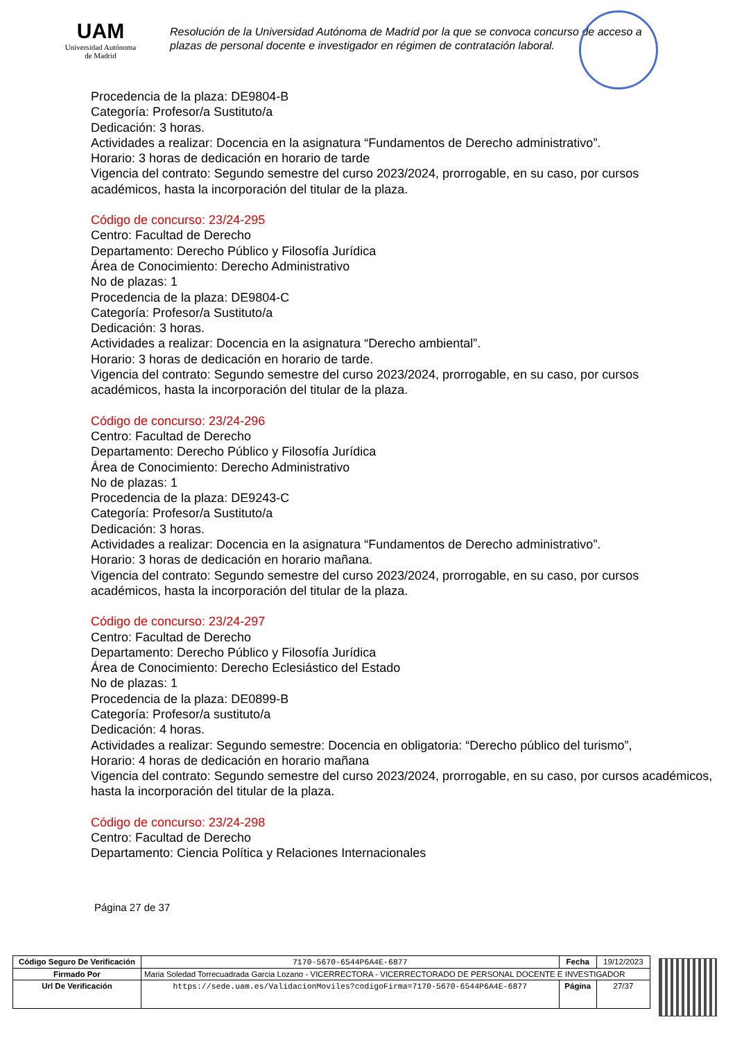UAM
Universidad Autónoma
de Madrid
Resolución de la Universidad Autónoma de Madrid por la que se convoca concurso de acceso a plazas de personal docente e investigador en régimen de contratación laboral.
Procedencia de la plaza: DE9804-B
Categoría: Profesor/a Sustituto/a
Dedicación: 3 horas.
Actividades a realizar: Docencia en la asignatura “Fundamentos de Derecho administrativo”.
Horario: 3 horas de dedicación en horario de tarde
Vigencia del contrato: Segundo semestre del curso 2023/2024, prorrogable, en su caso, por cursos
académicos, hasta la incorporación del titular de la plaza.
Código de concurso: 23/24-295
Centro: Facultad de Derecho
Departamento: Derecho Público y Filosofía Jurídica
Área de Conocimiento: Derecho Administrativo
No de plazas: 1
Procedencia de la plaza: DE9804-C
Categoría: Profesor/a Sustituto/a
Dedicación: 3 horas.
Actividades a realizar: Docencia en la asignatura “Derecho ambiental”.
Horario: 3 horas de dedicación en horario de tarde.
Vigencia del contrato: Segundo semestre del curso 2023/2024, prorrogable, en su caso, por cursos
académicos, hasta la incorporación del titular de la plaza.
Código de concurso: 23/24-296
Centro: Facultad de Derecho
Departamento: Derecho Público y Filosofía Jurídica
Área de Conocimiento: Derecho Administrativo
No de plazas: 1
Procedencia de la plaza: DE9243-C
Categoría: Profesor/a Sustituto/a
Dedicación: 3 horas.
Actividades a realizar: Docencia en la asignatura “Fundamentos de Derecho administrativo”.
Horario: 3 horas de dedicación en horario mañana.
Vigencia del contrato: Segundo semestre del curso 2023/2024, prorrogable, en su caso, por cursos
académicos, hasta la incorporación del titular de la plaza.
Código de concurso: 23/24-297
Centro: Facultad de Derecho
Departamento: Derecho Público y Filosofía Jurídica
Área de Conocimiento: Derecho Eclesiástico del Estado
No de plazas: 1
Procedencia de la plaza: DE0899-B
Categoría: Profesor/a sustituto/a
Dedicación: 4 horas.
Actividades a realizar: Segundo semestre: Docencia en obligatoria: “Derecho público del turismo”,
Horario: 4 horas de dedicación en horario mañana
Vigencia del contrato: Segundo semestre del curso 2023/2024, prorrogable, en su caso, por cursos académicos,
hasta la incorporación del titular de la plaza.
Código de concurso: 23/24-298
Centro: Facultad de Derecho
Departamento: Ciencia Política y Relaciones Internacionales
Página 27 de 37
| Código Seguro De Verificación | 7170-5670-6544P6A4E-6877 | Fecha | 19/12/2023 |
| Firmado Por | Maria Soledad Torrecuadrada Garcia Lozano - VICERRECTORA - VICERRECTORADO DE PERSONAL DOCENTE E INVESTIGADOR | | |
| Url De Verificación | https://sede.uam.es/ValidacionMoviles?codigoFirma=7170-5670-6544P6A4E-6877 | Página | 27/37 |